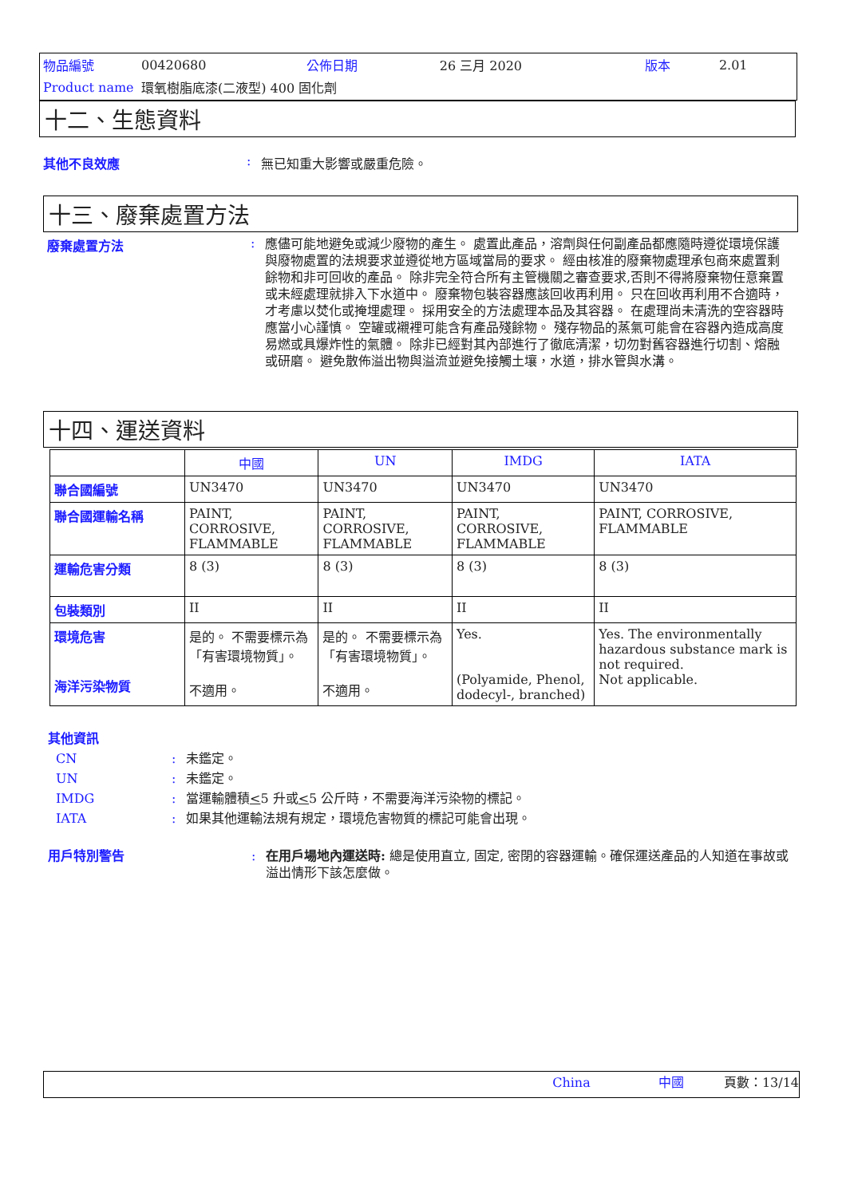| 物品編號 | 00420680 | 公佈日期 | 26 三月 2020 | 版本 | 2.01 |
| Product name | 環氧樹脂底漆(二液型) 400 固化劑 | | | | |
十二、生態資料
其他不良效應 : 無已知重大影響或嚴重危險。
十三、廢棄處置方法
廢棄處置方法 :
應儘可能地避免或減少廢物的產生。 處置此產品，溶劑與任何副產品都應隨時遵從環境保護與廢物處置的法規要求並遵從地方區域當局的要求。 經由核准的廢棄物處理承包商來處置剩餘物和非可回收的產品。 除非完全符合所有主管機關之審查要求,否則不得將廢棄物任意棄置或未經處理就排入下水道中。 廢棄物包裝容器應該回收再利用。 只在回收再利用不合適時，才考慮以焚化或掩埋處理。 採用安全的方法處理本品及其容器。 在處理尚未清洗的空容器時應當小心謹慎。 空罐或襯裡可能含有產品殘餘物。 殘存物品的蒸氣可能會在容器內造成高度易燃或具爆炸性的氣體。 除非已經對其內部進行了徹底清潔，切勿對舊容器進行切割、熔融或研磨。 避免散佈溢出物與溢流並避免接觸土壤，水道，排水管與水溝。
十四、運送資料
| | 中國 | UN | IMDG | IATA |
| --- | --- | --- | --- | --- |
| 聯合國編號 | UN3470 | UN3470 | UN3470 | UN3470 |
| 聯合國運輸名稱 | PAINT, CORROSIVE, FLAMMABLE | PAINT, CORROSIVE, FLAMMABLE | PAINT, CORROSIVE, FLAMMABLE | PAINT, CORROSIVE, FLAMMABLE |
| 運輸危害分類 | 8 (3) | 8 (3) | 8 (3) | 8 (3) |
| 包裝類別 | II | II | II | II |
| 環境危害 海洋污染物質 | 是的。 不需要標示為「有害環境物質」。 不適用。 | 是的。 不需要標示為「有害環境物質」。 不適用。 | Yes. (Polyamide, Phenol, dodecyl-, branched) | Yes. The environmentally hazardous substance mark is not required. Not applicable. |
其他資訊
CN : 未鑑定。
UN : 未鑑定。
IMDG : 當運輸體積<5 升或<5 公斤時，不需要海洋污染物的標記。
IATA : 如果其他運輸法規有規定，環境危害物質的標記可能會出現。
用戶特別警告 : 在用戶場地內運送時: 總是使用直立, 固定, 密閉的容器運輸。確保運送產品的人知道在事故或溢出情形下該怎麼做。
China 中國 頁數：13/14